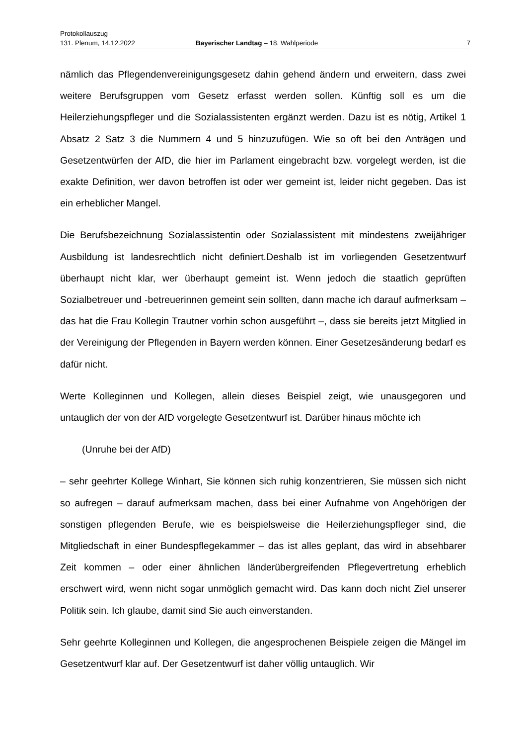Protokollauszug
131. Plenum, 14.12.2022 Bayerischer Landtag – 18. Wahlperiode 7
nämlich das Pflegendenvereinigungsgesetz dahin gehend ändern und erweitern, dass zwei weitere Berufsgruppen vom Gesetz erfasst werden sollen. Künftig soll es um die Heilerziehungspfleger und die Sozialassistenten ergänzt werden. Dazu ist es nötig, Artikel 1 Absatz 2 Satz 3 die Nummern 4 und 5 hinzuzufügen. Wie so oft bei den Anträgen und Gesetzentwürfen der AfD, die hier im Parlament eingebracht bzw. vorgelegt werden, ist die exakte Definition, wer davon betroffen ist oder wer gemeint ist, leider nicht gegeben. Das ist ein erheblicher Mangel.
Die Berufsbezeichnung Sozialassistentin oder Sozialassistent mit mindestens zweijähriger Ausbildung ist landesrechtlich nicht definiert.Deshalb ist im vorliegenden Gesetzentwurf überhaupt nicht klar, wer überhaupt gemeint ist. Wenn jedoch die staatlich geprüften Sozialbetreuer und -betreuerinnen gemeint sein sollten, dann mache ich darauf aufmerksam – das hat die Frau Kollegin Trautner vorhin schon ausgeführt –, dass sie bereits jetzt Mitglied in der Vereinigung der Pflegenden in Bayern werden können. Einer Gesetzesänderung bedarf es dafür nicht.
Werte Kolleginnen und Kollegen, allein dieses Beispiel zeigt, wie unausgegoren und untauglich der von der AfD vorgelegte Gesetzentwurf ist. Darüber hinaus möchte ich
(Unruhe bei der AfD)
– sehr geehrter Kollege Winhart, Sie können sich ruhig konzentrieren, Sie müssen sich nicht so aufregen – darauf aufmerksam machen, dass bei einer Aufnahme von Angehörigen der sonstigen pflegenden Berufe, wie es beispielsweise die Heilerziehungspfleger sind, die Mitgliedschaft in einer Bundespflegekammer – das ist alles geplant, das wird in absehbarer Zeit kommen – oder einer ähnlichen länderübergreifenden Pflegevertretung erheblich erschwert wird, wenn nicht sogar unmöglich gemacht wird. Das kann doch nicht Ziel unserer Politik sein. Ich glaube, damit sind Sie auch einverstanden.
Sehr geehrte Kolleginnen und Kollegen, die angesprochenen Beispiele zeigen die Mängel im Gesetzentwurf klar auf. Der Gesetzentwurf ist daher völlig untauglich. Wir